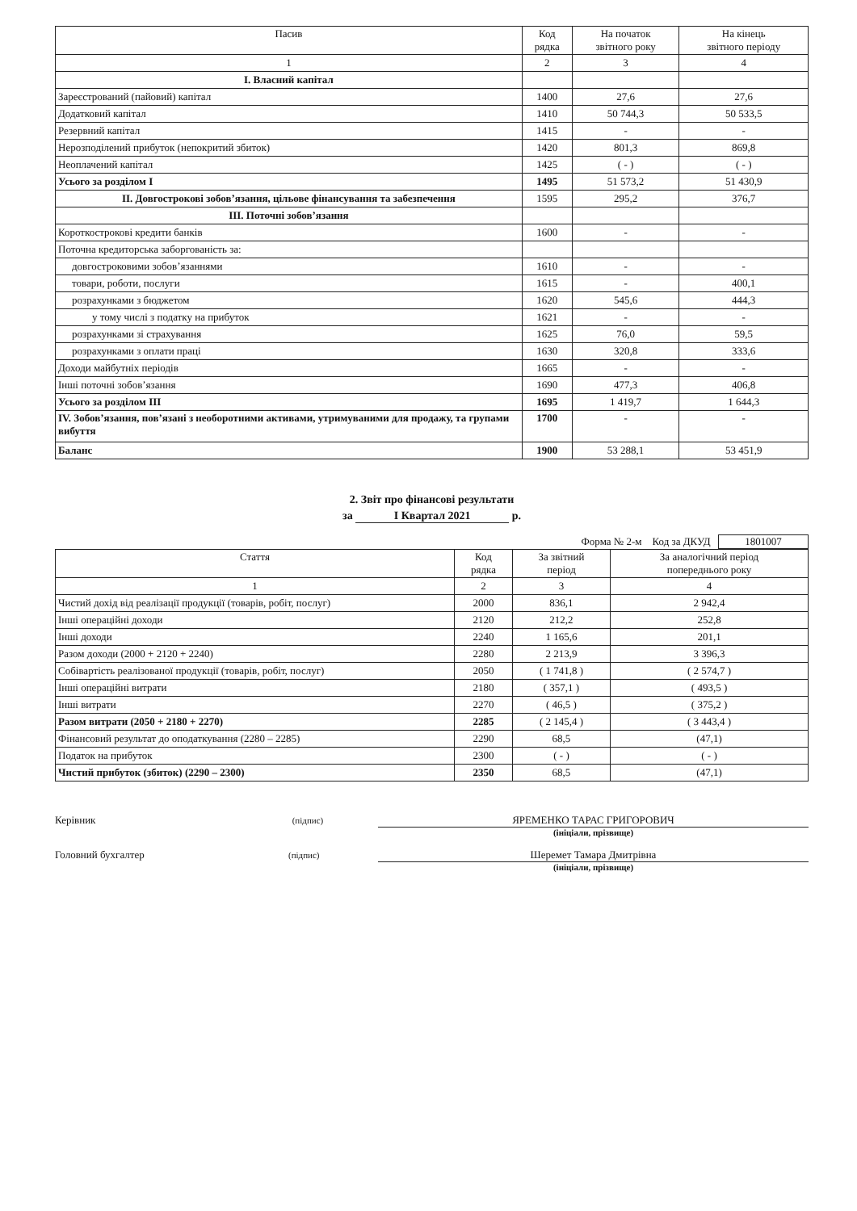| Пасив | Код рядка | На початок звітного року | На кінець звітного періоду |
| --- | --- | --- | --- |
| 1 | 2 | 3 | 4 |
| I. Власний капітал | | | |
| Зареєстрований (пайовий) капітал | 1400 | 27,6 | 27,6 |
| Додатковий капітал | 1410 | 50 744,3 | 50 533,5 |
| Резервний капітал | 1415 | - | - |
| Нерозподілений прибуток (непокритий збиток) | 1420 | 801,3 | 869,8 |
| Неоплачений капітал | 1425 | ( - ) | ( - ) |
| Усього за розділом I | 1495 | 51 573,2 | 51 430,9 |
| II. Довгострокові зобов’язання, цільове фінансування та забезпечення | 1595 | 295,2 | 376,7 |
| III. Поточні зобов’язання | | | |
| Короткострокові кредити банків | 1600 | - | - |
| Поточна кредиторська заборгованість за: | | | |
| довгостроковими зобов’язаннями | 1610 | - | - |
| товари, роботи, послуги | 1615 | - | 400,1 |
| розрахунками з бюджетом | 1620 | 545,6 | 444,3 |
| у тому числі з податку на прибуток | 1621 | - | - |
| розрахунками зі страхування | 1625 | 76,0 | 59,5 |
| розрахунками з оплати праці | 1630 | 320,8 | 333,6 |
| Доходи майбутніх періодів | 1665 | - | - |
| Інші поточні зобов’язання | 1690 | 477,3 | 406,8 |
| Усього за розділом III | 1695 | 1 419,7 | 1 644,3 |
| IV. Зобов’язання, пов’язані з необоротними активами, утримуваними для продажу, та групами вибуття | 1700 | - | - |
| Баланс | 1900 | 53 288,1 | 53 451,9 |
2. Звіт про фінансові результати
за I Квартал 2021 р.
Форма № 2-м Код за ДКУД 1801007
| Стаття | Код рядка | За звітний період | За аналогічний період попереднього року |
| --- | --- | --- | --- |
| 1 | 2 | 3 | 4 |
| Чистий дохід від реалізації продукції (товарів, робіт, послуг) | 2000 | 836,1 | 2 942,4 |
| Інші операційні доходи | 2120 | 212,2 | 252,8 |
| Інші доходи | 2240 | 1 165,6 | 201,1 |
| Разом доходи (2000 + 2120 + 2240) | 2280 | 2 213,9 | 3 396,3 |
| Собівартість реалізованої продукції (товарів, робіт, послуг) | 2050 | ( 1 741,8 ) | ( 2 574,7 ) |
| Інші операційні витрати | 2180 | ( 357,1 ) | ( 493,5 ) |
| Інші витрати | 2270 | ( 46,5 ) | ( 375,2 ) |
| Разом витрати (2050 + 2180 + 2270) | 2285 | ( 2 145,4 ) | ( 3 443,4 ) |
| Фінансовий результат до оподаткування (2280 – 2285) | 2290 | 68,5 | (47,1) |
| Податок на прибуток | 2300 | ( - ) | ( - ) |
| Чистий прибуток (збиток) (2290 – 2300) | 2350 | 68,5 | (47,1) |
Керівник (підпис)
ЯРЕМЕНКО ТАРАС ГРИГОРОВИЧ
(ініціали, прізвище)
Головний бухгалтер (підпис)
Шеремет Тамара Дмитрівна
(ініціали, прізвище)